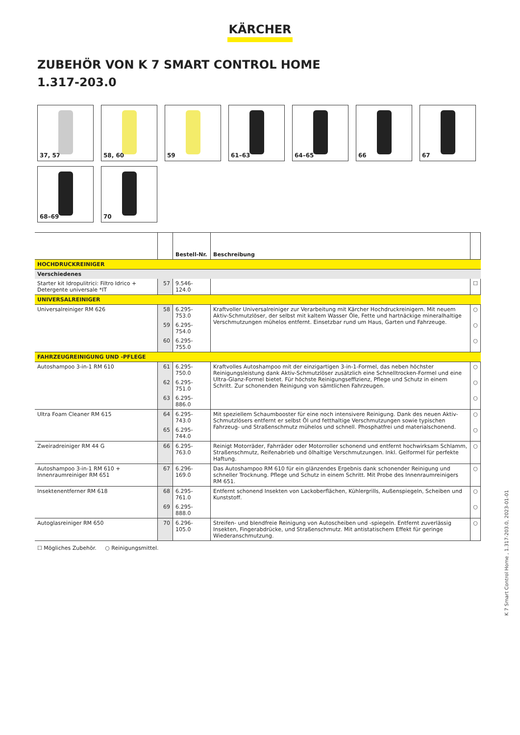KÄRCHER
ZUBEHÖR VON K 7 SMART CONTROL HOME
1.317-203.0
37, 57
58, 60
59
61–63
64–65
66
67
68–69
70
| | | Bestell-Nr. | Beschreibung | |
| HOCHDRUCKREINIGER | | | | |
| Verschiedenes | | | | |
| Starter kit Idropulitrici: Filtro Idrico + Detergente universale *IT | 57 | 9.546-124.0 | | ☐ |
| UNIVERSALREINIGER | | | | |
| Universalreiniger RM 626 | 58 | 6.295-753.0 | Kraftvoller Universalreiniger zur Verarbeitung mit Kärcher Hochdruckreinigern. Mit neuem Aktiv-Schmutzlöser, der selbst mit kaltem Wasser Öle, Fette und hartnäckige mineralhaltige Verschmutzungen mühelos entfernt. Einsetzbar rund um Haus, Garten und Fahrzeuge. | ○ |
| | 59 | 6.295-754.0 | | ○ |
| | 60 | 6.295-755.0 | | ○ |
| FAHRZEUGREINIGUNG UND -PFLEGE | | | | |
| Autoshampoo 3-in-1 RM 610 | 61 | 6.295-750.0 | Kraftvolles Autoshampoo mit der einzigartigen 3-in-1-Formel, das neben höchster Reinigungsleistung dank Aktiv-Schmutzlöser zusätzlich eine Schnelltrocken-Formel und eine Ultra-Glanz-Formel bietet. Für höchste Reinigungseffizienz, Pflege und Schutz in einem Schritt. Zur schonenden Reinigung von sämtlichen Fahrzeugen. | ○ |
| | 62 | 6.295-751.0 | | ○ |
| | 63 | 6.295-886.0 | | ○ |
| Ultra Foam Cleaner RM 615 | 64 | 6.295-743.0 | Mit speziellem Schaumbooster für eine noch intensivere Reinigung. Dank des neuen Aktiv-Schmutzlösers entfernt er selbst Öl und fetthaltige Verschmutzungen sowie typischen Fahrzeug- und Straßenschmutz mühelos und schnell. Phosphatfrei und materialschonend. | ○ |
| | 65 | 6.295-744.0 | | ○ |
| Zweiradreiniger RM 44 G | 66 | 6.295-763.0 | Reinigt Motorräder, Fahrräder oder Motorroller schonend und entfernt hochwirksam Schlamm, Straßenschmutz, Reifenabrieb und ölhaltige Verschmutzungen. Inkl. Gelformel für perfekte Haftung. | ○ |
| Autoshampoo 3-in-1 RM 610 + Innenraumreiniger RM 651 | 67 | 6.296-169.0 | Das Autoshampoo RM 610 für ein glänzendes Ergebnis dank schonender Reinigung und schneller Trocknung. Pflege und Schutz in einem Schritt. Mit Probe des Innenraumreinigers RM 651. | ○ |
| Insektenentferner RM 618 | 68 | 6.295-761.0 | Entfernt schonend Insekten von Lackoberflächen, Kühlergrills, Außenspiegeln, Scheiben und Kunststoff. | ○ |
| | 69 | 6.295-888.0 | | ○ |
| Autoglasreiniger RM 650 | 70 | 6.296-105.0 | Streifen- und blendfreie Reinigung von Autoscheiben und -spiegeln. Entfernt zuverlässig Insekten, Fingerabdrücke, und Straßenschmutz. Mit antistatischem Effekt für geringe Wiederanschmutzung. | ○ |
☐ Mögliches Zubehör. ○ Reinigungsmittel.
K 7 Smart Control Home , 1.317-203.0, 2023-01-01